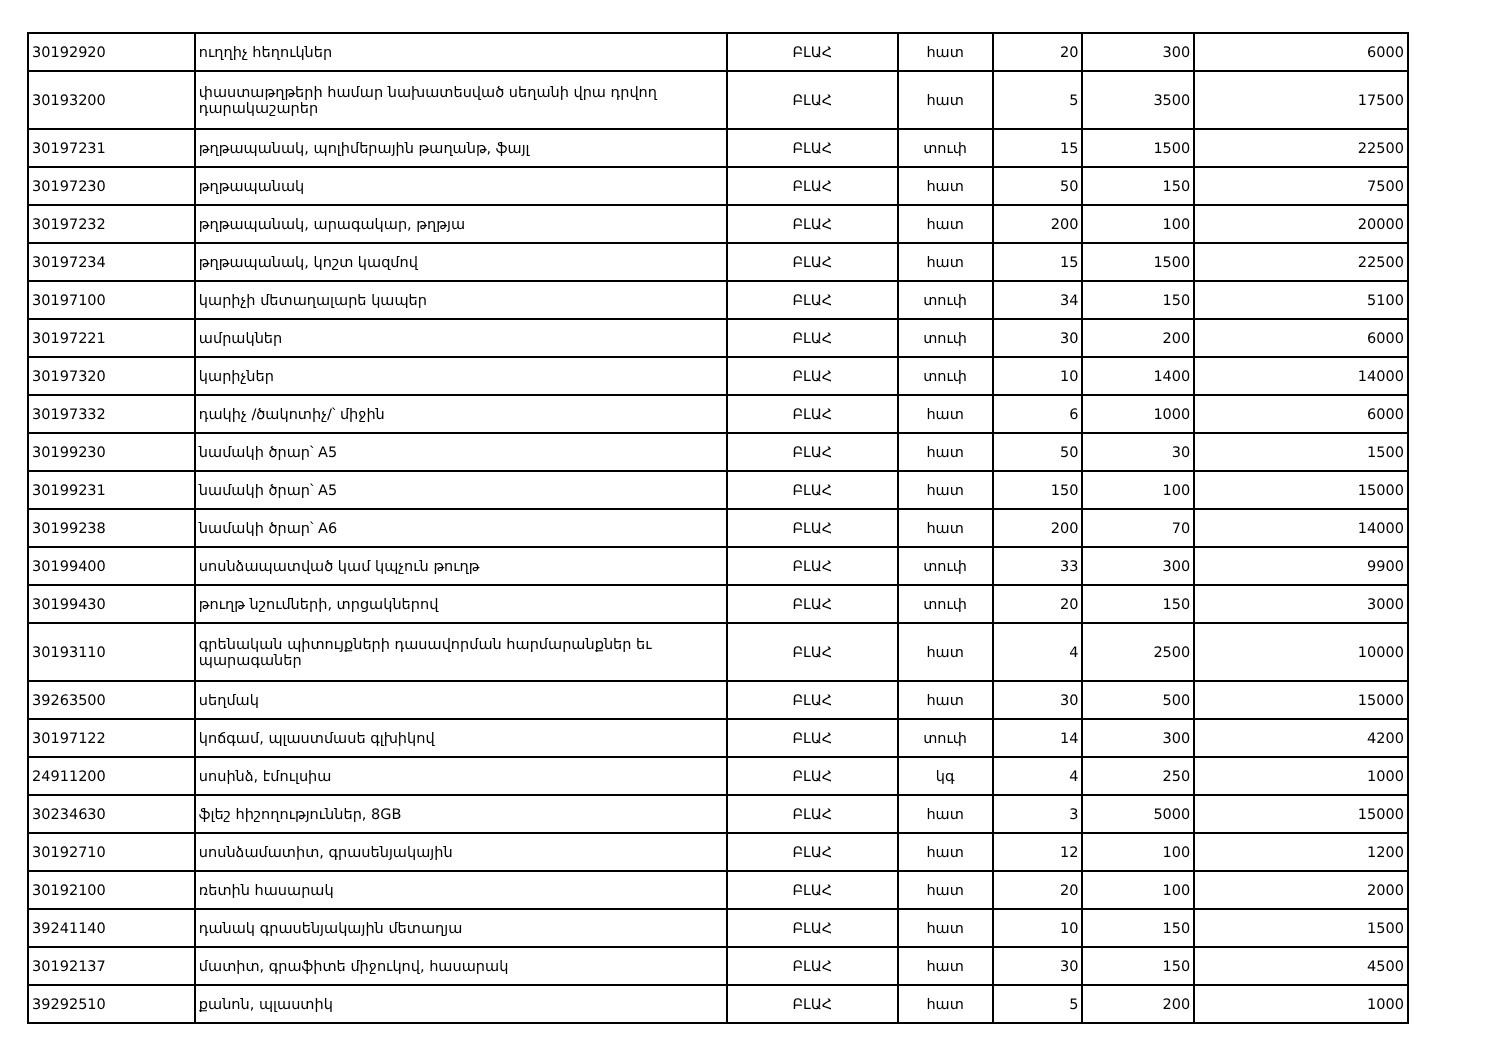| 30192920 | ուղղիչ հեղուկներ | ԲԼԱՀ | հատ | 20 | 300 | 6000 |
| 30193200 | փաստաթղթերի համար նախատեսված սեղանի վրա դրվող դարակաշարեր | ԲԼԱՀ | հատ | 5 | 3500 | 17500 |
| 30197231 | թղթապանակ, պոլիմերային թաղանթ, ֆայլ | ԲԼԱՀ | տուփ | 15 | 1500 | 22500 |
| 30197230 | թղթապանակ | ԲԼԱՀ | հատ | 50 | 150 | 7500 |
| 30197232 | թղթապանակ, արագակար, թղթյա | ԲԼԱՀ | հատ | 200 | 100 | 20000 |
| 30197234 | թղթապանակ, կոշտ կազմով | ԲԼԱՀ | հատ | 15 | 1500 | 22500 |
| 30197100 | կարիչի մետաղալարե կապեր | ԲԼԱՀ | տուփ | 34 | 150 | 5100 |
| 30197221 | ամրակներ | ԲԼԱՀ | տուփ | 30 | 200 | 6000 |
| 30197320 | կարիչներ | ԲԼԱՀ | տուփ | 10 | 1400 | 14000 |
| 30197332 | դակիչ /ծակոտիչ/՝ միջին | ԲԼԱՀ | հատ | 6 | 1000 | 6000 |
| 30199230 | նամակի ծրար՝ A5 | ԲԼԱՀ | հատ | 50 | 30 | 1500 |
| 30199231 | նամակի ծրար՝ A5 | ԲԼԱՀ | հատ | 150 | 100 | 15000 |
| 30199238 | նամակի ծրար՝ A6 | ԲԼԱՀ | հատ | 200 | 70 | 14000 |
| 30199400 | սոսնձապատված կամ կպչուն թուղթ | ԲԼԱՀ | տուփ | 33 | 300 | 9900 |
| 30199430 | թուղթ նշումների, տրցակներով | ԲԼԱՀ | տուփ | 20 | 150 | 3000 |
| 30193110 | գրենական պիտույքների դասավորման հարմարանքներ եւ պարագաներ | ԲԼԱՀ | հատ | 4 | 2500 | 10000 |
| 39263500 | սեղմակ | ԲԼԱՀ | հատ | 30 | 500 | 15000 |
| 30197122 | կոճգամ, պլաստմասե գլխիկով | ԲԼԱՀ | տուփ | 14 | 300 | 4200 |
| 24911200 | սոսինձ, էմուլսիա | ԲԼԱՀ | կգ | 4 | 250 | 1000 |
| 30234630 | ֆլեշ հիշողություններ, 8GB | ԲԼԱՀ | հատ | 3 | 5000 | 15000 |
| 30192710 | սոսնձամատիտ, գրասենյակային | ԲԼԱՀ | հատ | 12 | 100 | 1200 |
| 30192100 | ռետին հասարակ | ԲԼԱՀ | հատ | 20 | 100 | 2000 |
| 39241140 | դանակ գրասենյակային մետաղյա | ԲԼԱՀ | հատ | 10 | 150 | 1500 |
| 30192137 | մատիտ, գրաֆիտե միջուկով, հասարակ | ԲԼԱՀ | հատ | 30 | 150 | 4500 |
| 39292510 | քանոն, պլաստիկ | ԲԼԱՀ | հատ | 5 | 200 | 1000 |